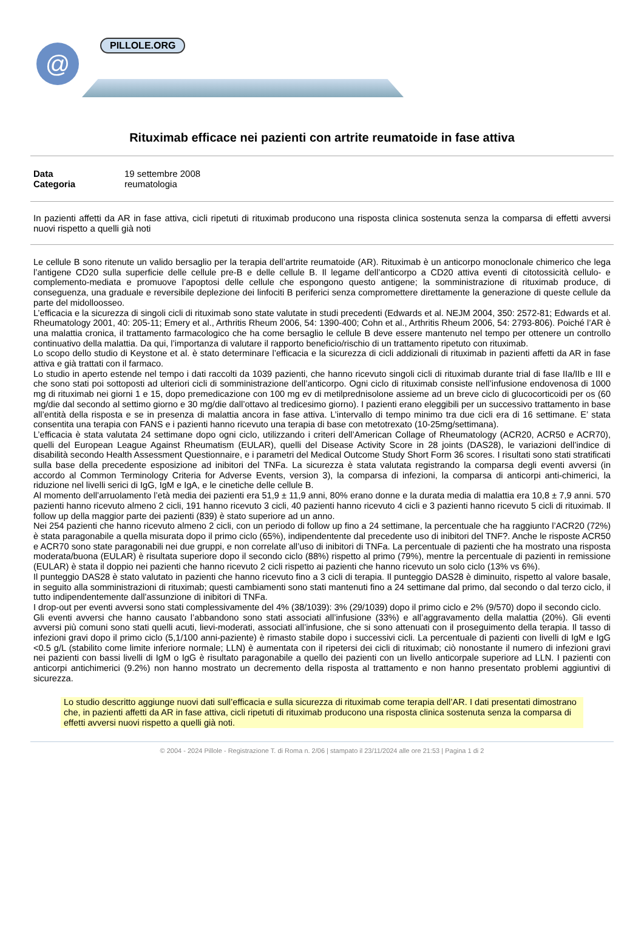@ PILLOLE.ORG
Rituximab efficace nei pazienti con artrite reumatoide in fase attiva
Data 19 settembre 2008 Categoria reumatologia
In pazienti affetti da AR in fase attiva, cicli ripetuti di rituximab producono una risposta clinica sostenuta senza la comparsa di effetti avversi nuovi rispetto a quelli già noti
Le cellule B sono ritenute un valido bersaglio per la terapia dell’artrite reumatoide (AR). Rituximab è un anticorpo monoclonale chimerico che lega l’antigene CD20 sulla superficie delle cellule pre-B e delle cellule B. Il legame dell’anticorpo a CD20 attiva eventi di citotossicità cellulo- e complemento-mediata e promuove l’apoptosi delle cellule che espongono questo antigene; la somministrazione di rituximab produce, di conseguenza, una graduale e reversibile deplezione dei linfociti B periferici senza compromettere direttamente la generazione di queste cellule da parte del midolloosseo.
L’efficacia e la sicurezza di singoli cicli di rituximab sono state valutate in studi precedenti (Edwards et al. NEJM 2004, 350: 2572-81; Edwards et al. Rheumatology 2001, 40: 205-11; Emery et al., Arthritis Rheum 2006, 54: 1390-400; Cohn et al., Arthritis Rheum 2006, 54: 2793-806). Poiché l’AR è una malattia cronica, il trattamento farmacologico che ha come bersaglio le cellule B deve essere mantenuto nel tempo per ottenere un controllo continuativo della malattia. Da qui, l’importanza di valutare il rapporto beneficio/rischio di un trattamento ripetuto con rituximab.
Lo scopo dello studio di Keystone et al. è stato determinare l’efficacia e la sicurezza di cicli addizionali di rituximab in pazienti affetti da AR in fase attiva e già trattati con il farmaco.
Lo studio in aperto estende nel tempo i dati raccolti da 1039 pazienti, che hanno ricevuto singoli cicli di rituximab durante trial di fase IIa/IIb e III e che sono stati poi sottoposti ad ulteriori cicli di somministrazione dell’anticorpo. Ogni ciclo di rituximab consiste nell’infusione endovenosa di 1000 mg di rituximab nei giorni 1 e 15, dopo premedicazione con 100 mg ev di metilprednisolone assieme ad un breve ciclo di glucocorticoidi per os (60 mg/die dal secondo al settimo giorno e 30 mg/die dall’ottavo al tredicesimo giorno). I pazienti erano eleggibili per un successivo trattamento in base all’entità della risposta e se in presenza di malattia ancora in fase attiva. L’intervallo di tempo minimo tra due cicli era di 16 settimane. E’ stata consentita una terapia con FANS e i pazienti hanno ricevuto una terapia di base con metotrexato (10-25mg/settimana).
L’efficacia è stata valutata 24 settimane dopo ogni ciclo, utilizzando i criteri dell’American Collage of Rheumatology (ACR20, ACR50 e ACR70), quelli del European League Against Rheumatism (EULAR), quelli del Disease Activity Score in 28 joints (DAS28), le variazioni dell’indice di disabilità secondo Health Assessment Questionnaire, e i parametri del Medical Outcome Study Short Form 36 scores. I risultati sono stati stratificati sulla base della precedente esposizione ad inibitori del TNFa. La sicurezza è stata valutata registrando la comparsa degli eventi avversi (in accordo al Common Terminology Criteria for Adverse Events, version 3), la comparsa di infezioni, la comparsa di anticorpi anti-chimerici, la riduzione nel livelli serici di IgG, IgM e IgA, e le cinetiche delle cellule B.
Al momento dell’arruolamento l’età media dei pazienti era 51,9 ± 11,9 anni, 80% erano donne e la durata media di malattia era 10,8 ± 7,9 anni. 570 pazienti hanno ricevuto almeno 2 cicli, 191 hanno ricevuto 3 cicli, 40 pazienti hanno ricevuto 4 cicli e 3 pazienti hanno ricevuto 5 cicli di rituximab. Il follow up della maggior parte dei pazienti (839) è stato superiore ad un anno.
Nei 254 pazienti che hanno ricevuto almeno 2 cicli, con un periodo di follow up fino a 24 settimane, la percentuale che ha raggiunto l’ACR20 (72%) è stata paragonabile a quella misurata dopo il primo ciclo (65%), indipendentente dal precedente uso di inibitori del TNF?. Anche le risposte ACR50 e ACR70 sono state paragonabili nei due gruppi, e non correlate all’uso di inibitori di TNFa. La percentuale di pazienti che ha mostrato una risposta moderata/buona (EULAR) è risultata superiore dopo il secondo ciclo (88%) rispetto al primo (79%), mentre la percentuale di pazienti in remissione (EULAR) è stata il doppio nei pazienti che hanno ricevuto 2 cicli rispetto ai pazienti che hanno ricevuto un solo ciclo (13% vs 6%).
Il punteggio DAS28 è stato valutato in pazienti che hanno ricevuto fino a 3 cicli di terapia. Il punteggio DAS28 è diminuito, rispetto al valore basale, in seguito alla somministrazioni di rituximab; questi cambiamenti sono stati mantenuti fino a 24 settimane dal primo, dal secondo o dal terzo ciclo, il tutto indipendentemente dall’assunzione di inibitori di TNFa.
I drop-out per eventi avversi sono stati complessivamente del 4% (38/1039): 3% (29/1039) dopo il primo ciclo e 2% (9/570) dopo il secondo ciclo.
Gli eventi avversi che hanno causato l’abbandono sono stati associati all’infusione (33%) e all’aggravamento della malattia (20%). Gli eventi avversi più comuni sono stati quelli acuti, lievi-moderati, associati all’infusione, che si sono attenuati con il proseguimento della terapia. Il tasso di infezioni gravi dopo il primo ciclo (5,1/100 anni-paziente) è rimasto stabile dopo i successivi cicli. La percentuale di pazienti con livelli di IgM e IgG <0.5 g/L (stabilito come limite inferiore normale; LLN) è aumentata con il ripetersi dei cicli di rituximab; ciò nonostante il numero di infezioni gravi nei pazienti con bassi livelli di IgM o IgG è risultato paragonabile a quello dei pazienti con un livello anticorpale superiore ad LLN. I pazienti con anticorpi antichimerici (9.2%) non hanno mostrato un decremento della risposta al trattamento e non hanno presentato problemi aggiuntivi di sicurezza.
Lo studio descritto aggiunge nuovi dati sull’efficacia e sulla sicurezza di rituximab come terapia dell’AR. I dati presentati dimostrano che, in pazienti affetti da AR in fase attiva, cicli ripetuti di rituximab producono una risposta clinica sostenuta senza la comparsa di effetti avversi nuovi rispetto a quelli già noti.
© 2004 - 2024 Pillole - Registrazione T. di Roma n. 2/06 | stampato il 23/11/2024 alle ore 21:53 | Pagina 1 di 2